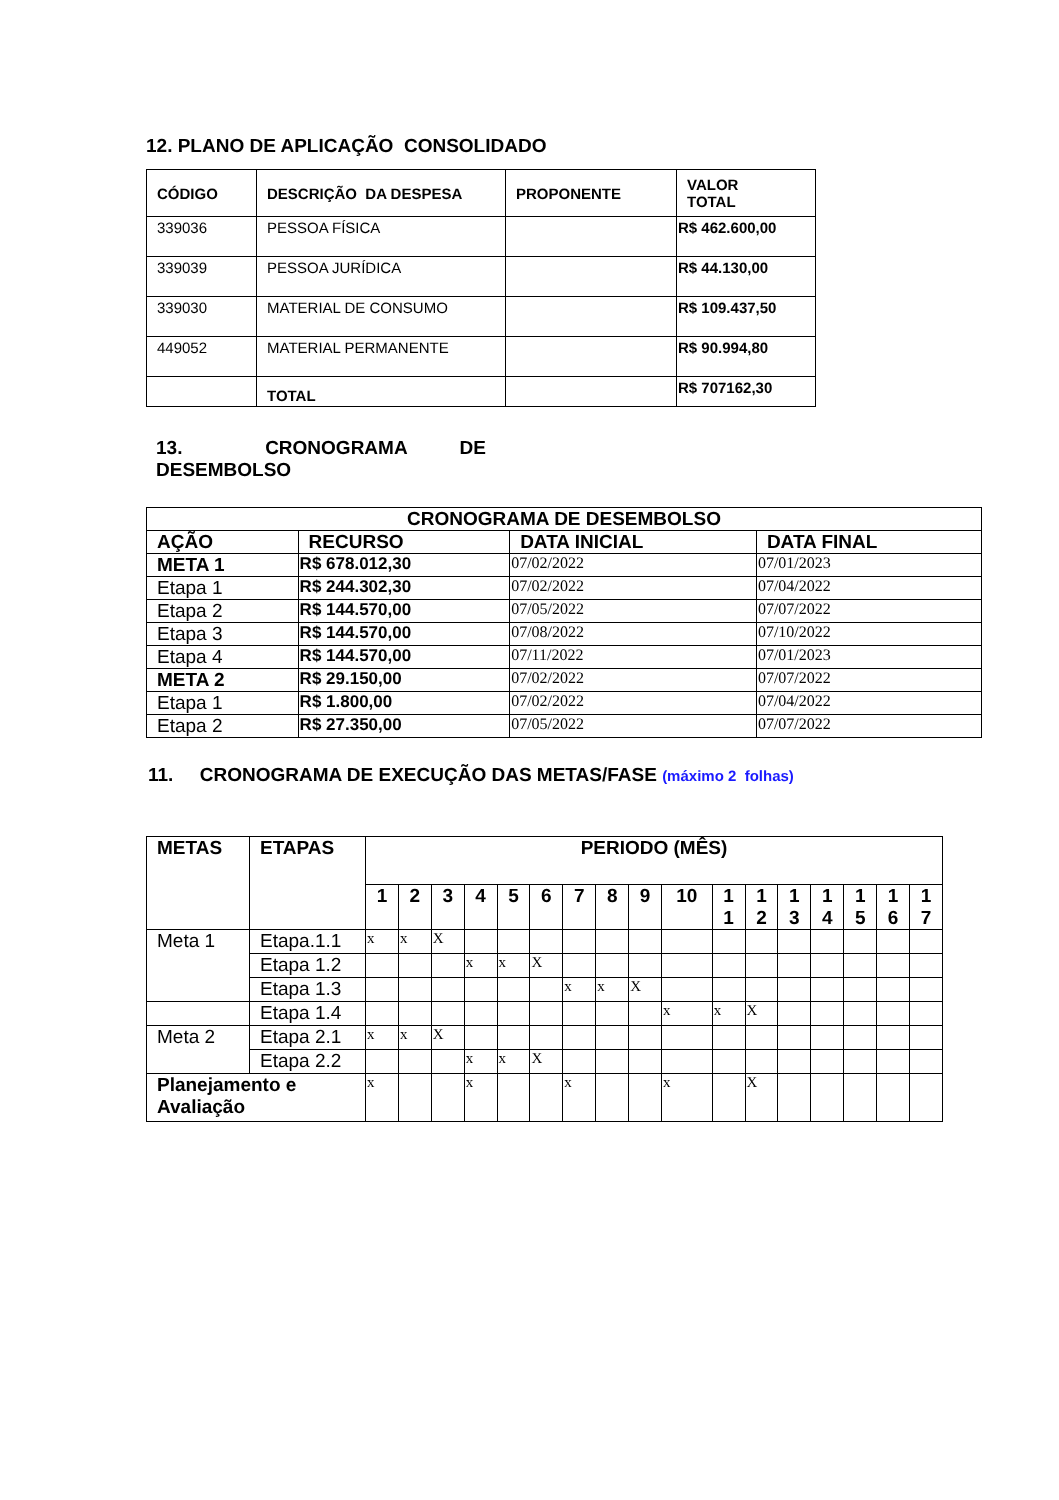12. PLANO DE APLICAÇÃO CONSOLIDADO
| CÓDIGO | DESCRIÇÃO DA DESPESA | PROPONENTE | VALOR TOTAL |
| --- | --- | --- | --- |
| 339036 | PESSOA FÍSICA | | R$ 462.600,00 |
| 339039 | PESSOA JURÍDICA | | R$ 44.130,00 |
| 339030 | MATERIAL DE CONSUMO | | R$ 109.437,50 |
| 449052 | MATERIAL PERMANENTE | | R$ 90.994,80 |
| | TOTAL | | R$ 707162,30 |
13. CRONOGRAMA DE DESEMBOLSO
| CRONOGRAMA DE DESEMBOLSO | | | |
| --- | --- | --- | --- |
| AÇÃO | RECURSO | DATA INICIAL | DATA FINAL |
| META 1 | R$ 678.012,30 | 07/02/2022 | 07/01/2023 |
| Etapa 1 | R$ 244.302,30 | 07/02/2022 | 07/04/2022 |
| Etapa 2 | R$ 144.570,00 | 07/05/2022 | 07/07/2022 |
| Etapa 3 | R$ 144.570,00 | 07/08/2022 | 07/10/2022 |
| Etapa 4 | R$ 144.570,00 | 07/11/2022 | 07/01/2023 |
| META 2 | R$ 29.150,00 | 07/02/2022 | 07/07/2022 |
| Etapa 1 | R$ 1.800,00 | 07/02/2022 | 07/04/2022 |
| Etapa 2 | R$ 27.350,00 | 07/05/2022 | 07/07/2022 |
11. CRONOGRAMA DE EXECUÇÃO DAS METAS/FASE (máximo 2 folhas)
| METAS | ETAPAS | PERIODO (MÊS) | | | | | | | | | | | | | | | | |
| --- | --- | --- | --- | --- | --- | --- | --- | --- | --- | --- | --- | --- | --- | --- | --- | --- | --- | --- |
| | | 1 | 2 | 3 | 4 | 5 | 6 | 7 | 8 | 9 | 10 | 1 1 | 1 2 | 1 3 | 1 4 | 1 5 | 1 6 | 1 7 |
| Meta 1 | Etapa.1.1 | x | x | X | | | | | | | | | | | | | | |
| | Etapa 1.2 | | | | x | x | X | | | | | | | | | | | |
| | Etapa 1.3 | | | | | | | x | x | X | | | | | | | | |
| | Etapa 1.4 | | | | | | | | | | x | x | X | | | | | |
| Meta 2 | Etapa 2.1 | x | x | X | | | | | | | | | | | | | | |
| | Etapa 2.2 | | | | x | x | X | | | | | | | | | | | |
| Planejamento e Avaliação | | x | | | x | | | x | | | x | | X | | | | | |